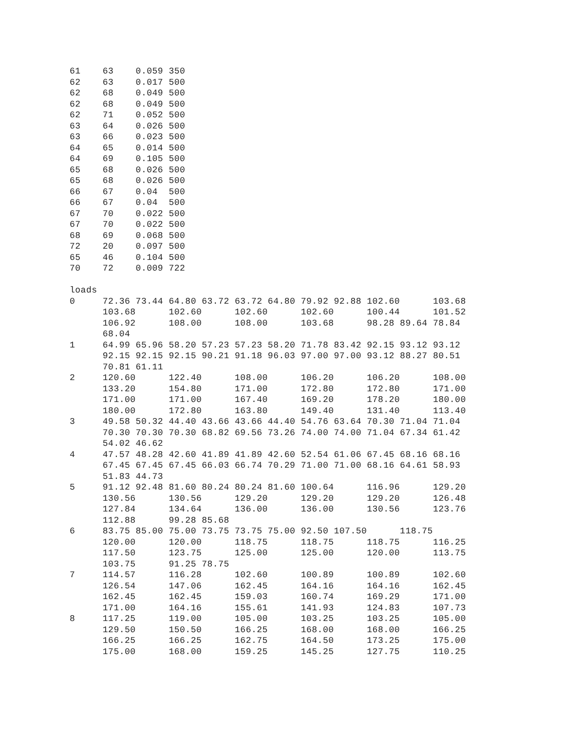61    63    0.059 350
62    63    0.017 500
62    68    0.049 500
62    68    0.049 500
62    71    0.052 500
63    64    0.026 500
63    66    0.023 500
64    65    0.014 500
64    69    0.105 500
65    68    0.026 500
65    68    0.026 500
66    67    0.04  500
66    67    0.04  500
67    70    0.022 500
67    70    0.022 500
68    69    0.068 500
72    20    0.097 500
65    46    0.104 500
70    72    0.009 722

loads
0     72.36 73.44 64.80 63.72 63.72 64.80 79.92 92.88 102.60      103.68
      103.68      102.60      102.60      102.60      100.44      101.52
      106.92      108.00      108.00      103.68      98.28 89.64 78.84
      68.04
1     64.99 65.96 58.20 57.23 57.23 58.20 71.78 83.42 92.15 93.12 93.12
      92.15 92.15 92.15 90.21 91.18 96.03 97.00 97.00 93.12 88.27 80.51
      70.81 61.11
2     120.60      122.40      108.00      106.20      106.20      108.00
      133.20      154.80      171.00      172.80      172.80      171.00
      171.00      171.00      167.40      169.20      178.20      180.00
      180.00      172.80      163.80      149.40      131.40      113.40
3     49.58 50.32 44.40 43.66 43.66 44.40 54.76 63.64 70.30 71.04 71.04
      70.30 70.30 70.30 68.82 69.56 73.26 74.00 74.00 71.04 67.34 61.42
      54.02 46.62
4     47.57 48.28 42.60 41.89 41.89 42.60 52.54 61.06 67.45 68.16 68.16
      67.45 67.45 67.45 66.03 66.74 70.29 71.00 71.00 68.16 64.61 58.93
      51.83 44.73
5     91.12 92.48 81.60 80.24 80.24 81.60 100.64      116.96      129.20
      130.56      130.56      129.20      129.20      129.20      126.48
      127.84      134.64      136.00      136.00      130.56      123.76
      112.88      99.28 85.68
6     83.75 85.00 75.00 73.75 73.75 75.00 92.50 107.50      118.75
      120.00      120.00      118.75      118.75      118.75      116.25
      117.50      123.75      125.00      125.00      120.00      113.75
      103.75      91.25 78.75
7     114.57      116.28      102.60      100.89      100.89      102.60
      126.54      147.06      162.45      164.16      164.16      162.45
      162.45      162.45      159.03      160.74      169.29      171.00
      171.00      164.16      155.61      141.93      124.83      107.73
8     117.25      119.00      105.00      103.25      103.25      105.00
      129.50      150.50      166.25      168.00      168.00      166.25
      166.25      166.25      162.75      164.50      173.25      175.00
      175.00      168.00      159.25      145.25      127.75      110.25